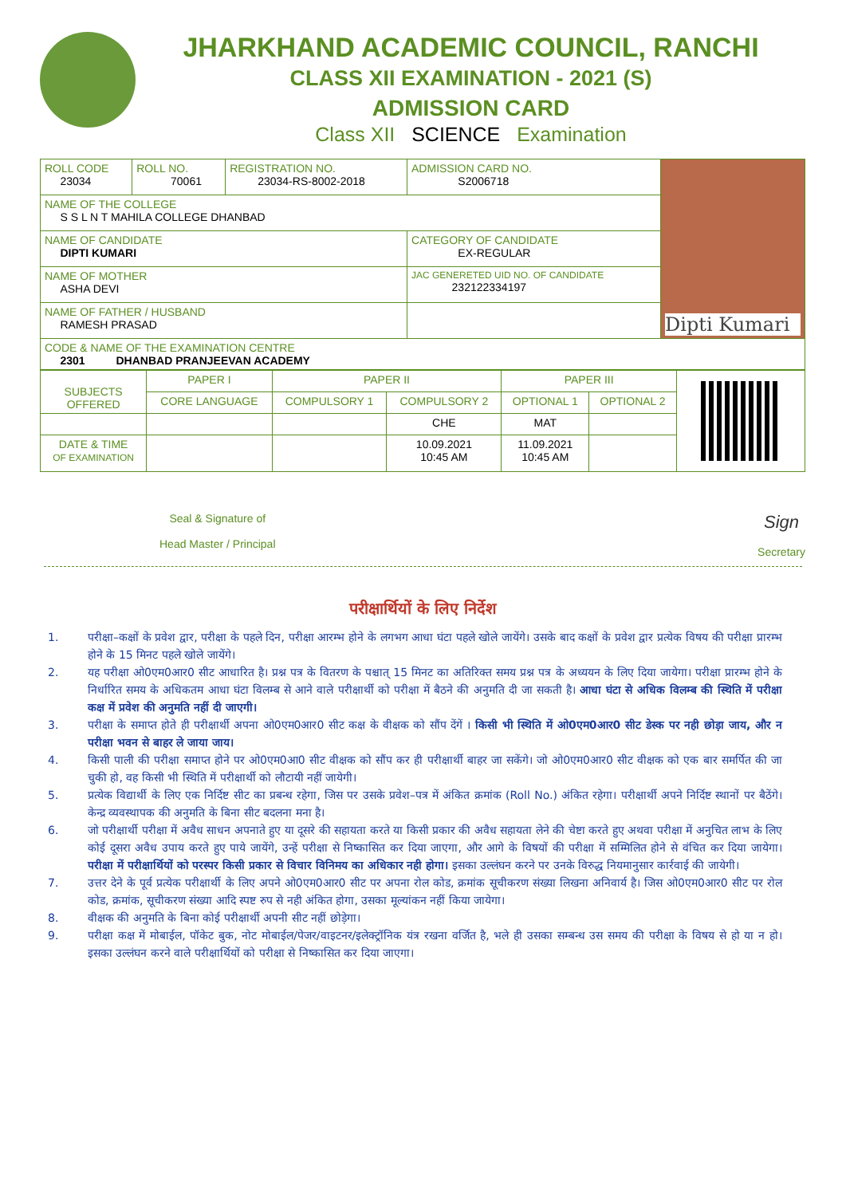JHARKHAND ACADEMIC COUNCIL, RANCHI
CLASS XII EXAMINATION - 2021 (S)
ADMISSION CARD
Class XII SCIENCE Examination
| ROLL CODE 23034 | ROLL NO. 70061 | REGISTRATION NO. 23034-RS-8002-2018 | ADMISSION CARD NO. S2006718 | Dipti Kumari |
| NAME OF THE COLLEGE S S L N T MAHILA COLLEGE DHANBAD | | | | |
| NAME OF CANDIDATE DIPTI KUMARI | | | CATEGORY OF CANDIDATE EX-REGULAR | |
| NAME OF MOTHER ASHA DEVI | | | JAC GENERETED UID NO. OF CANDIDATE 232122334197 | |
| NAME OF FATHER / HUSBAND RAMESH PRASAD | | | | |
| CODE & NAME OF THE EXAMINATION CENTRE 2301 DHANBAD PRANJEEVAN ACADEMY | | | | |
| SUBJECTS OFFERED | PAPER I | PAPER II | | PAPER III | | |
| | CORE LANGUAGE | COMPULSORY 1 | COMPULSORY 2 | OPTIONAL 1 | OPTIONAL 2 | |
| | | | CHE | MAT | | |
| DATE & TIME OF EXAMINATION | | | 10.09.2021 10:45 AM | 11.09.2021 10:45 AM | | |
Seal & Signature of
Head Master / Principal
Sign
Secretary
परीक्षार्थियों के लिए निर्देश
1. परीक्षा–कक्षों के प्रवेश द्वार, परीक्षा के पहले दिन, परीक्षा आरम्भ होने के लगभग आधा घंटा पहले खोले जायेंगे। उसके बाद कक्षों के प्रवेश द्वार प्रत्येक विषय की परीक्षा प्रारम्भ होने के 15 मिनट पहले खोले जायेंगे।
2. यह परीक्षा ओ0एम0आर0 सीट आधारित है। प्रश्न पत्र के वितरण के पश्चात् 15 मिनट का अतिरिक्त समय प्रश्न पत्र के अध्ययन के लिए दिया जायेगा। परीक्षा प्रारम्भ होने के निर्धारित समय के अधिकतम आधा घंटा विलम्ब से आने वाले परीक्षार्थी को परीक्षा में बैठने की अनुमति दी जा सकती है। आधा घंटा से अधिक विलम्ब की स्थिति में परीक्षा कक्ष में प्रवेश की अनुमति नहीं दी जाएगी।
3. परीक्षा के समाप्त होते ही परीक्षार्थी अपना ओ0एम0आर0 सीट कक्ष के वीक्षक को सौंप देंगें । किसी भी स्थिति में ओ0एम0आर0 सीट डेस्क पर नही छोड़ा जाय, और न परीक्षा भवन से बाहर ले जाया जाय।
4. किसी पाली की परीक्षा समाप्त होने पर ओ0एम0आ0 सीट वीक्षक को सौंप कर ही परीक्षार्थी बाहर जा सकेंगे। जो ओ0एम0आर0 सीट वीक्षक को एक बार समर्पित की जा चुकी हो, वह किसी भी स्थिति में परीक्षार्थी को लौटायी नहीं जायेगी।
5. प्रत्येक विद्यार्थी के लिए एक निर्दिष्ट सीट का प्रबन्ध रहेगा, जिस पर उसके प्रवेश–पत्र में अंकित क्रमांक (Roll No.) अंकित रहेगा। परीक्षार्थी अपने निर्दिष्ट स्थानों पर बैठेंगे। केन्द्र व्यवस्थापक की अनुमति के बिना सीट बदलना मना है।
6. जो परीक्षार्थी परीक्षा में अवैध साधन अपनाते हुए या दूसरे की सहायता करते या किसी प्रकार की अवैध सहायता लेने की चेष्टा करते हुए अथवा परीक्षा में अनुचित लाभ के लिए कोई दूसरा अवैध उपाय करते हुए पाये जायेंगे, उन्हें परीक्षा से निष्कासित कर दिया जाएगा, और आगे के विषयों की परीक्षा में सम्मिलित होने से वंचित कर दिया जायेगा। परीक्षा में परीक्षार्थियों को परस्पर किसी प्रकार से विचार विनिमय का अधिकार नही होगा। इसका उल्लंघन करने पर उनके विरुद्ध नियमानुसार कार्रवाई की जायेगी।
7. उत्तर देने के पूर्व प्रत्येक परीक्षार्थी के लिए अपने ओ0एम0आर0 सीट पर अपना रोल कोड, क्रमांक सूचीकरण संख्या लिखना अनिवार्य है। जिस ओ0एम0आर0 सीट पर रोल कोड, क्रमांक, सूचीकरण संख्या आदि स्पष्ट रुप से नही अंकित होगा, उसका मूल्यांकन नहीं किया जायेगा।
8. वीक्षक की अनुमति के बिना कोई परीक्षार्थी अपनी सीट नहीं छोड़ेगा।
9. परीक्षा कक्ष में मोबाईल, पॉकेट बुक, नोट मोबाईल/पेजर/वाइटनर/इलेक्ट्रॉनिक यंत्र रखना वर्जित है, भले ही उसका सम्बन्ध उस समय की परीक्षा के विषय से हो या न हो। इसका उल्लंघन करने वाले परीक्षार्थियों को परीक्षा से निष्कासित कर दिया जाएगा।